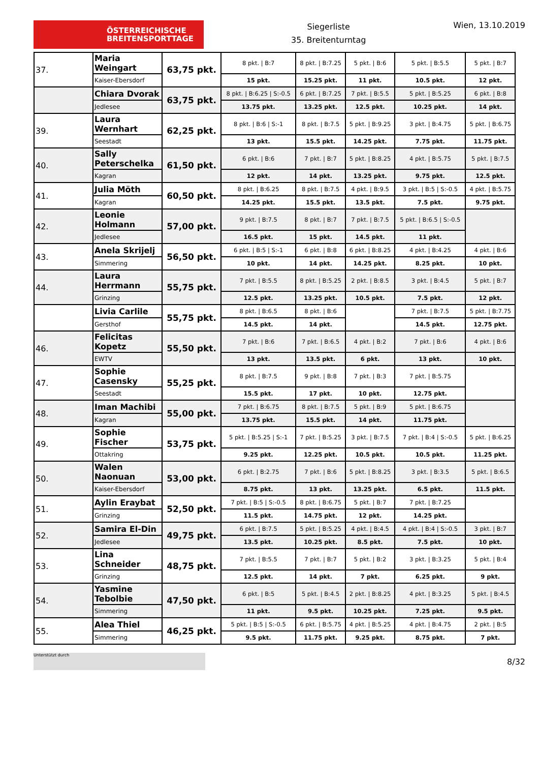ÖSTERREICHISCHE
BREITENSPORTTAGE
Siegerliste
35. Breitenturntag
Wien, 13.10.2019
| 37. | Maria Weingart | 63,75 pkt. | 8 pkt. / B:7 | 8 pkt. / B:7.25 | 5 pkt. / B:6 | 5 pkt. / B:5.5 | 5 pkt. / B:7 |
| | Kaiser-Ebersdorf | | 15 pkt. | 15.25 pkt. | 11 pkt. | 10.5 pkt. | 12 pkt. |
| | Chiara Dvorak | 63,75 pkt. | 8 pkt. / B:6.25 / S:-0.5 | 6 pkt. / B:7.25 | 7 pkt. / B:5.5 | 5 pkt. / B:5.25 | 6 pkt. / B:8 |
| | Jedlesee | | 13.75 pkt. | 13.25 pkt. | 12.5 pkt. | 10.25 pkt. | 14 pkt. |
| 39. | Laura Wernhart | 62,25 pkt. | 8 pkt. / B:6 / S:-1 | 8 pkt. / B:7.5 | 5 pkt. / B:9.25 | 3 pkt. / B:4.75 | 5 pkt. / B:6.75 |
| | Seestadt | | 13 pkt. | 15.5 pkt. | 14.25 pkt. | 7.75 pkt. | 11.75 pkt. |
| 40. | Sally Peterschelka | 61,50 pkt. | 6 pkt. / B:6 | 7 pkt. / B:7 | 5 pkt. / B:8.25 | 4 pkt. / B:5.75 | 5 pkt. / B:7.5 |
| | Kagran | | 12 pkt. | 14 pkt. | 13.25 pkt. | 9.75 pkt. | 12.5 pkt. |
| 41. | Julia Möth | 60,50 pkt. | 8 pkt. / B:6.25 | 8 pkt. / B:7.5 | 4 pkt. / B:9.5 | 3 pkt. / B:5 / S:-0.5 | 4 pkt. / B:5.75 |
| | Kagran | | 14.25 pkt. | 15.5 pkt. | 13.5 pkt. | 7.5 pkt. | 9.75 pkt. |
| 42. | Leonie Holmann | 57,00 pkt. | 9 pkt. / B:7.5 | 8 pkt. / B:7 | 7 pkt. / B:7.5 | 5 pkt. / B:6.5 / S:-0.5 | |
| | Jedlesee | | 16.5 pkt. | 15 pkt. | 14.5 pkt. | 11 pkt. | |
| 43. | Anela Skrijelj | 56,50 pkt. | 6 pkt. / B:5 / S:-1 | 6 pkt. / B:8 | 6 pkt. / B:8.25 | 4 pkt. / B:4.25 | 4 pkt. / B:6 |
| | Simmering | | 10 pkt. | 14 pkt. | 14.25 pkt. | 8.25 pkt. | 10 pkt. |
| 44. | Laura Herrmann | 55,75 pkt. | 7 pkt. / B:5.5 | 8 pkt. / B:5.25 | 2 pkt. / B:8.5 | 3 pkt. / B:4.5 | 5 pkt. / B:7 |
| | Grinzing | | 12.5 pkt. | 13.25 pkt. | 10.5 pkt. | 7.5 pkt. | 12 pkt. |
| | Livia Carlile | 55,75 pkt. | 8 pkt. / B:6.5 | 8 pkt. / B:6 | | 7 pkt. / B:7.5 | 5 pkt. / B:7.75 |
| | Gersthof | | 14.5 pkt. | 14 pkt. | | 14.5 pkt. | 12.75 pkt. |
| 46. | Felicitas Kopetz | 55,50 pkt. | 7 pkt. / B:6 | 7 pkt. / B:6.5 | 4 pkt. / B:2 | 7 pkt. / B:6 | 4 pkt. / B:6 |
| | EWTV | | 13 pkt. | 13.5 pkt. | 6 pkt. | 13 pkt. | 10 pkt. |
| 47. | Sophie Casensky | 55,25 pkt. | 8 pkt. / B:7.5 | 9 pkt. / B:8 | 7 pkt. / B:3 | 7 pkt. / B:5.75 | |
| | Seestadt | | 15.5 pkt. | 17 pkt. | 10 pkt. | 12.75 pkt. | |
| 48. | Iman Machibi | 55,00 pkt. | 7 pkt. / B:6.75 | 8 pkt. / B:7.5 | 5 pkt. / B:9 | 5 pkt. / B:6.75 | |
| | Kagran | | 13.75 pkt. | 15.5 pkt. | 14 pkt. | 11.75 pkt. | |
| 49. | Sophie Fischer | 53,75 pkt. | 5 pkt. / B:5.25 / S:-1 | 7 pkt. / B:5.25 | 3 pkt. / B:7.5 | 7 pkt. / B:4 / S:-0.5 | 5 pkt. / B:6.25 |
| | Ottakring | | 9.25 pkt. | 12.25 pkt. | 10.5 pkt. | 10.5 pkt. | 11.25 pkt. |
| 50. | Walen Naonuan | 53,00 pkt. | 6 pkt. / B:2.75 | 7 pkt. / B:6 | 5 pkt. / B:8.25 | 3 pkt. / B:3.5 | 5 pkt. / B:6.5 |
| | Kaiser-Ebersdorf | | 8.75 pkt. | 13 pkt. | 13.25 pkt. | 6.5 pkt. | 11.5 pkt. |
| 51. | Aylin Eraybat | 52,50 pkt. | 7 pkt. / B:5 / S:-0.5 | 8 pkt. / B:6.75 | 5 pkt. / B:7 | 7 pkt. / B:7.25 | |
| | Grinzing | | 11.5 pkt. | 14.75 pkt. | 12 pkt. | 14.25 pkt. | |
| 52. | Samira El-Din | 49,75 pkt. | 6 pkt. / B:7.5 | 5 pkt. / B:5.25 | 4 pkt. / B:4.5 | 4 pkt. / B:4 / S:-0.5 | 3 pkt. / B:7 |
| | Jedlesee | | 13.5 pkt. | 10.25 pkt. | 8.5 pkt. | 7.5 pkt. | 10 pkt. |
| 53. | Lina Schneider | 48,75 pkt. | 7 pkt. / B:5.5 | 7 pkt. / B:7 | 5 pkt. / B:2 | 3 pkt. / B:3.25 | 5 pkt. / B:4 |
| | Grinzing | | 12.5 pkt. | 14 pkt. | 7 pkt. | 6.25 pkt. | 9 pkt. |
| 54. | Yasmine Tebolbie | 47,50 pkt. | 6 pkt. / B:5 | 5 pkt. / B:4.5 | 2 pkt. / B:8.25 | 4 pkt. / B:3.25 | 5 pkt. / B:4.5 |
| | Simmering | | 11 pkt. | 9.5 pkt. | 10.25 pkt. | 7.25 pkt. | 9.5 pkt. |
| 55. | Alea Thiel | 46,25 pkt. | 5 pkt. / B:5 / S:-0.5 | 6 pkt. / B:5.75 | 4 pkt. / B:5.25 | 4 pkt. / B:4.75 | 2 pkt. / B:5 |
| | Simmering | | 9.5 pkt. | 11.75 pkt. | 9.25 pkt. | 8.75 pkt. | 7 pkt. |
Unterstützt durch
8/32